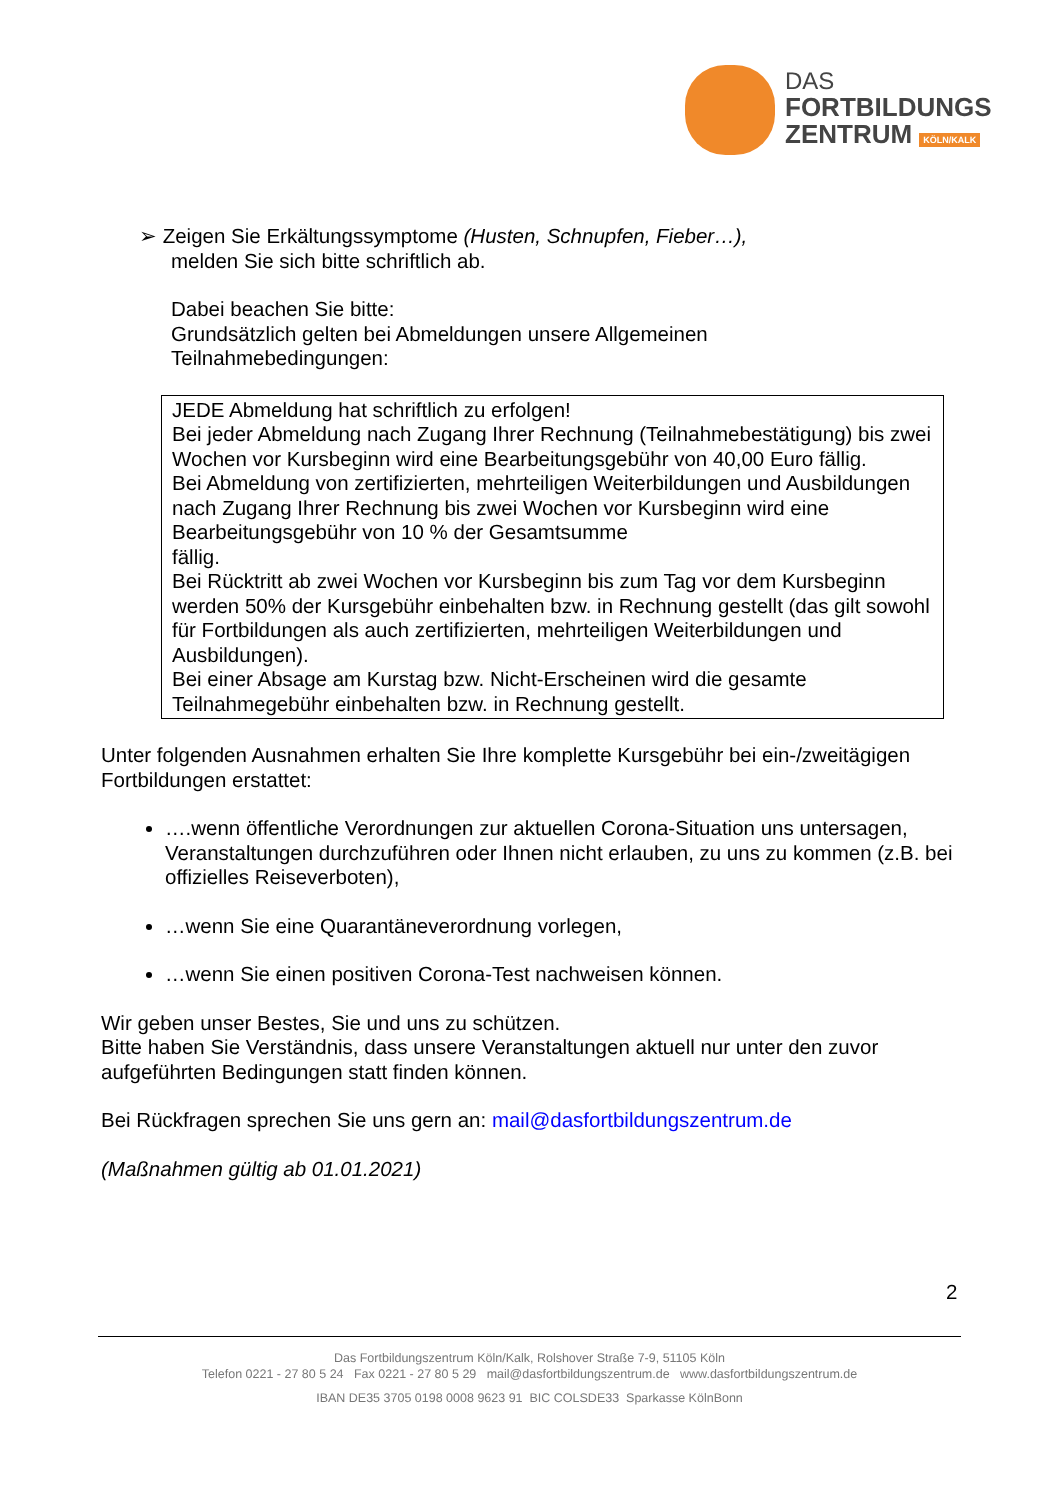DAS
FORTBILDUNGS
ZENTRUM KÖLN/KALK
➢ Zeigen Sie Erkältungssymptome (Husten, Schnupfen, Fieber…),
melden Sie sich bitte schriftlich ab.
Dabei beachen Sie bitte:
Grundsätzlich gelten bei Abmeldungen unsere Allgemeinen
Teilnahmebedingungen:
JEDE Abmeldung hat schriftlich zu erfolgen!
Bei jeder Abmeldung nach Zugang Ihrer Rechnung (Teilnahmebestätigung) bis zwei Wochen vor Kursbeginn wird eine Bearbeitungsgebühr von 40,00 Euro fällig.
Bei Abmeldung von zertifizierten, mehrteiligen Weiterbildungen und Ausbildungen nach Zugang Ihrer Rechnung bis zwei Wochen vor Kursbeginn wird eine Bearbeitungsgebühr von 10 % der Gesamtsumme
fällig.
Bei Rücktritt ab zwei Wochen vor Kursbeginn bis zum Tag vor dem Kursbeginn werden 50% der Kursgebühr einbehalten bzw. in Rechnung gestellt (das gilt sowohl für Fortbildungen als auch zertifizierten, mehrteiligen Weiterbildungen und Ausbildungen).
Bei einer Absage am Kurstag bzw. Nicht-Erscheinen wird die gesamte Teilnahmegebühr einbehalten bzw. in Rechnung gestellt.
Unter folgenden Ausnahmen erhalten Sie Ihre komplette Kursgebühr bei ein-/zweitägigen Fortbildungen erstattet:
….wenn öffentliche Verordnungen zur aktuellen Corona-Situation uns untersagen, Veranstaltungen durchzuführen oder Ihnen nicht erlauben, zu uns zu kommen (z.B. bei offizielles Reiseverboten),
…wenn Sie eine Quarantäneverordnung vorlegen,
…wenn Sie einen positiven Corona-Test nachweisen können.
Wir geben unser Bestes, Sie und uns zu schützen.
Bitte haben Sie Verständnis, dass unsere Veranstaltungen aktuell nur unter den zuvor aufgeführten Bedingungen statt finden können.
Bei Rückfragen sprechen Sie uns gern an: mail@dasfortbildungszentrum.de
(Maßnahmen gültig ab 01.01.2021)
2
Das Fortbildungszentrum Köln/Kalk, Rolshover Straße 7-9, 51105 Köln
Telefon 0221 - 27 80 5 24 Fax 0221 - 27 80 5 29 mail@dasfortbildungszentrum.de www.dasfortbildungszentrum.de
IBAN DE35 3705 0198 0008 9623 91 BIC COLSDE33 Sparkasse KölnBonn